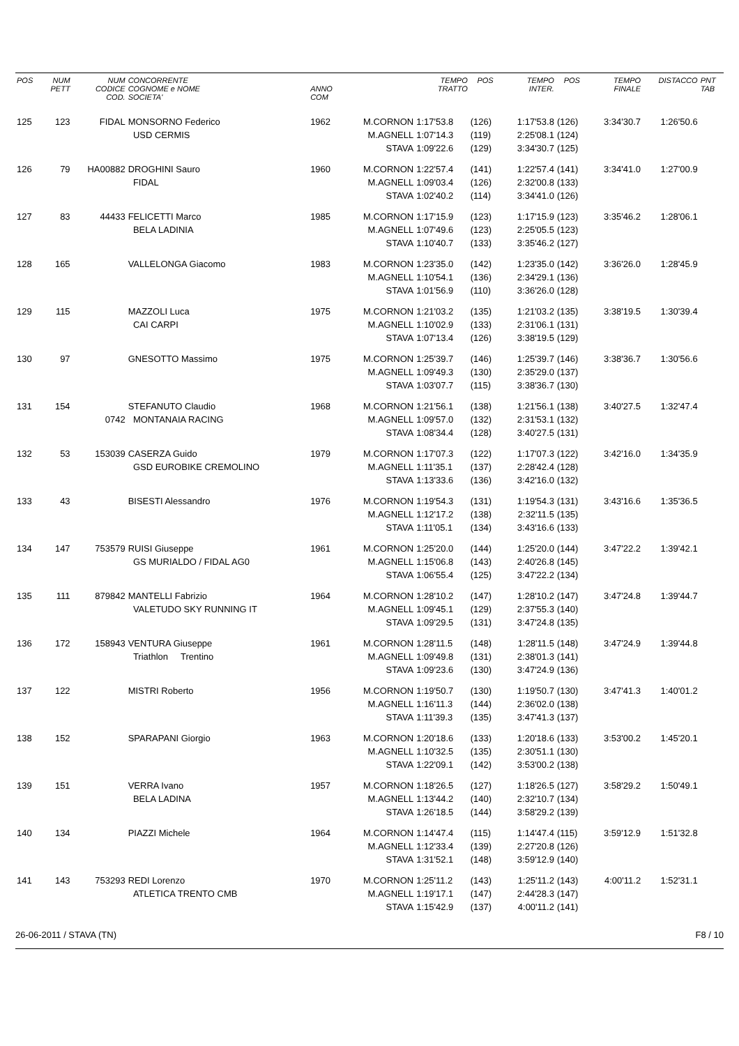| POS | NUM PETT | NUM CODICE COD. | CONCORRENTE COGNOME e NOME SOCIETA' | ANNO COM | | TEMPO TRATTO | POS | TEMPO INTER. | POS | TEMPO FINALE | DISTACCO | PNT TAB |
| --- | --- | --- | --- | --- | --- | --- | --- | --- | --- | --- | --- | --- |
| 125 | 123 | FIDAL | MONSORNO Federico | 1962 | M.CORNON | 1:17'53.8 | (126) | 1:17'53.8 | (126) | 3:34'30.7 | 1:26'50.6 | |
| | | | USD CERMIS | | M.AGNELL | 1:07'14.3 | (119) | 2:25'08.1 | (124) | | | |
| | | | | | STAVA | 1:09'22.6 | (129) | 3:34'30.7 | (125) | | | |
| 126 | 79 | HA00882 | DROGHINI Sauro | 1960 | M.CORNON | 1:22'57.4 | (141) | 1:22'57.4 | (141) | 3:34'41.0 | 1:27'00.9 | |
| | | | FIDAL | | M.AGNELL | 1:09'03.4 | (126) | 2:32'00.8 | (133) | | | |
| | | | | | STAVA | 1:02'40.2 | (114) | 3:34'41.0 | (126) | | | |
| 127 | 83 | 44433 | FELICETTI Marco | 1985 | M.CORNON | 1:17'15.9 | (123) | 1:17'15.9 | (123) | 3:35'46.2 | 1:28'06.1 | |
| | | | BELA LADINIA | | M.AGNELL | 1:07'49.6 | (123) | 2:25'05.5 | (123) | | | |
| | | | | | STAVA | 1:10'40.7 | (133) | 3:35'46.2 | (127) | | | |
| 128 | 165 | | VALLELONGA Giacomo | 1983 | M.CORNON | 1:23'35.0 | (142) | 1:23'35.0 | (142) | 3:36'26.0 | 1:28'45.9 | |
| | | | | | M.AGNELL | 1:10'54.1 | (136) | 2:34'29.1 | (136) | | | |
| | | | | | STAVA | 1:01'56.9 | (110) | 3:36'26.0 | (128) | | | |
| 129 | 115 | | MAZZOLI Luca | 1975 | M.CORNON | 1:21'03.2 | (135) | 1:21'03.2 | (135) | 3:38'19.5 | 1:30'39.4 | |
| | | | CAI CARPI | | M.AGNELL | 1:10'02.9 | (133) | 2:31'06.1 | (131) | | | |
| | | | | | STAVA | 1:07'13.4 | (126) | 3:38'19.5 | (129) | | | |
| 130 | 97 | | GNESOTTO Massimo | 1975 | M.CORNON | 1:25'39.7 | (146) | 1:25'39.7 | (146) | 3:38'36.7 | 1:30'56.6 | |
| | | | | | M.AGNELL | 1:09'49.3 | (130) | 2:35'29.0 | (137) | | | |
| | | | | | STAVA | 1:03'07.7 | (115) | 3:38'36.7 | (130) | | | |
| 131 | 154 | | STEFANUTO Claudio | 1968 | M.CORNON | 1:21'56.1 | (138) | 1:21'56.1 | (138) | 3:40'27.5 | 1:32'47.4 | |
| | | 0742 | MONTANAIA RACING | | M.AGNELL | 1:09'57.0 | (132) | 2:31'53.1 | (132) | | | |
| | | | | | STAVA | 1:08'34.4 | (128) | 3:40'27.5 | (131) | | | |
| 132 | 53 | 153039 | CASERZA Guido | 1979 | M.CORNON | 1:17'07.3 | (122) | 1:17'07.3 | (122) | 3:42'16.0 | 1:34'35.9 | |
| | | | GSD EUROBIKE CREMOLINO | | M.AGNELL | 1:11'35.1 | (137) | 2:28'42.4 | (128) | | | |
| | | | | | STAVA | 1:13'33.6 | (136) | 3:42'16.0 | (132) | | | |
| 133 | 43 | | BISESTI Alessandro | 1976 | M.CORNON | 1:19'54.3 | (131) | 1:19'54.3 | (131) | 3:43'16.6 | 1:35'36.5 | |
| | | | | | M.AGNELL | 1:12'17.2 | (138) | 2:32'11.5 | (135) | | | |
| | | | | | STAVA | 1:11'05.1 | (134) | 3:43'16.6 | (133) | | | |
| 134 | 147 | 753579 | RUISI Giuseppe | 1961 | M.CORNON | 1:25'20.0 | (144) | 1:25'20.0 | (144) | 3:47'22.2 | 1:39'42.1 | |
| | | | GS MURIALDO / FIDAL AG0 | | M.AGNELL | 1:15'06.8 | (143) | 2:40'26.8 | (145) | | | |
| | | | | | STAVA | 1:06'55.4 | (125) | 3:47'22.2 | (134) | | | |
| 135 | 111 | 879842 | MANTELLI Fabrizio | 1964 | M.CORNON | 1:28'10.2 | (147) | 1:28'10.2 | (147) | 3:47'24.8 | 1:39'44.7 | |
| | | | VALETUDO SKY RUNNING IT | | M.AGNELL | 1:09'45.1 | (129) | 2:37'55.3 | (140) | | | |
| | | | | | STAVA | 1:09'29.5 | (131) | 3:47'24.8 | (135) | | | |
| 136 | 172 | 158943 | VENTURA Giuseppe | 1961 | M.CORNON | 1:28'11.5 | (148) | 1:28'11.5 | (148) | 3:47'24.9 | 1:39'44.8 | |
| | | | Triathlon Trentino | | M.AGNELL | 1:09'49.8 | (131) | 2:38'01.3 | (141) | | | |
| | | | | | STAVA | 1:09'23.6 | (130) | 3:47'24.9 | (136) | | | |
| 137 | 122 | | MISTRI Roberto | 1956 | M.CORNON | 1:19'50.7 | (130) | 1:19'50.7 | (130) | 3:47'41.3 | 1:40'01.2 | |
| | | | | | M.AGNELL | 1:16'11.3 | (144) | 2:36'02.0 | (138) | | | |
| | | | | | STAVA | 1:11'39.3 | (135) | 3:47'41.3 | (137) | | | |
| 138 | 152 | | SPARAPANI Giorgio | 1963 | M.CORNON | 1:20'18.6 | (133) | 1:20'18.6 | (133) | 3:53'00.2 | 1:45'20.1 | |
| | | | | | M.AGNELL | 1:10'32.5 | (135) | 2:30'51.1 | (130) | | | |
| | | | | | STAVA | 1:22'09.1 | (142) | 3:53'00.2 | (138) | | | |
| 139 | 151 | | VERRA Ivano | 1957 | M.CORNON | 1:18'26.5 | (127) | 1:18'26.5 | (127) | 3:58'29.2 | 1:50'49.1 | |
| | | | BELA LADINA | | M.AGNELL | 1:13'44.2 | (140) | 2:32'10.7 | (134) | | | |
| | | | | | STAVA | 1:26'18.5 | (144) | 3:58'29.2 | (139) | | | |
| 140 | 134 | | PIAZZI Michele | 1964 | M.CORNON | 1:14'47.4 | (115) | 1:14'47.4 | (115) | 3:59'12.9 | 1:51'32.8 | |
| | | | | | M.AGNELL | 1:12'33.4 | (139) | 2:27'20.8 | (126) | | | |
| | | | | | STAVA | 1:31'52.1 | (148) | 3:59'12.9 | (140) | | | |
| 141 | 143 | 753293 | REDI Lorenzo | 1970 | M.CORNON | 1:25'11.2 | (143) | 1:25'11.2 | (143) | 4:00'11.2 | 1:52'31.1 | |
| | | | ATLETICA TRENTO CMB | | M.AGNELL | 1:19'17.1 | (147) | 2:44'28.3 | (147) | | | |
| | | | | | STAVA | 1:15'42.9 | (137) | 4:00'11.2 | (141) | | | |
26-06-2011 / STAVA (TN) F8 / 10